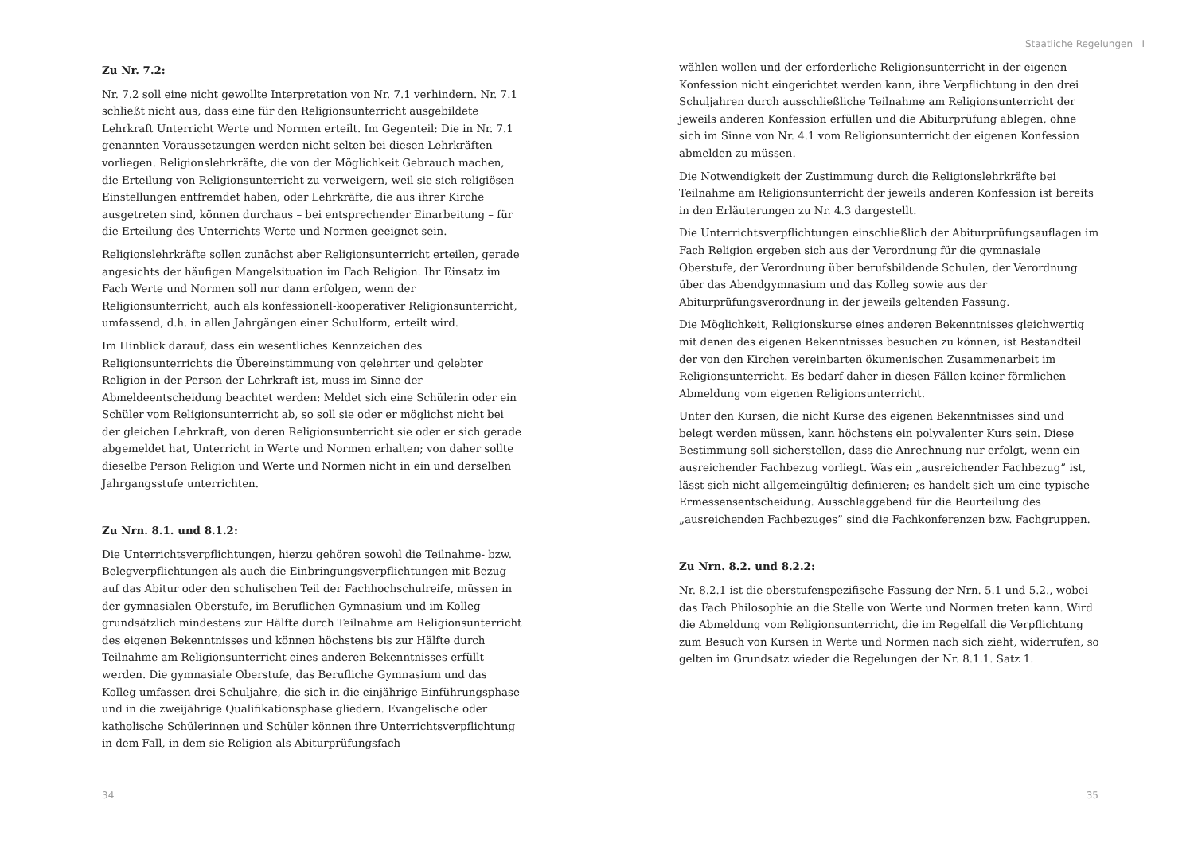Staatliche Regelungen I
Zu Nr. 7.2:
Nr. 7.2 soll eine nicht gewollte Interpretation von Nr. 7.1 verhindern. Nr. 7.1 schließt nicht aus, dass eine für den Religionsunterricht ausgebildete Lehrkraft Unterricht Werte und Normen erteilt. Im Gegenteil: Die in Nr. 7.1 genannten Voraussetzungen werden nicht selten bei diesen Lehrkräften vorliegen. Religionslehrkräfte, die von der Möglichkeit Gebrauch machen, die Erteilung von Religionsunterricht zu verweigern, weil sie sich religiösen Einstellungen entfremdet haben, oder Lehrkräfte, die aus ihrer Kirche ausgetreten sind, können durchaus – bei entsprechender Einarbeitung – für die Erteilung des Unterrichts Werte und Normen geeignet sein.
Religionslehrkräfte sollen zunächst aber Religionsunterricht erteilen, gerade angesichts der häufigen Mangelsituation im Fach Religion. Ihr Einsatz im Fach Werte und Normen soll nur dann erfolgen, wenn der Religionsunterricht, auch als konfessionell-kooperativer Religionsunterricht, umfassend, d.h. in allen Jahrgängen einer Schulform, erteilt wird.
Im Hinblick darauf, dass ein wesentliches Kennzeichen des Religionsunterrichts die Übereinstimmung von gelehrter und gelebter Religion in der Person der Lehrkraft ist, muss im Sinne der Abmeldeentscheidung beachtet werden: Meldet sich eine Schülerin oder ein Schüler vom Religionsunterricht ab, so soll sie oder er möglichst nicht bei der gleichen Lehrkraft, von deren Religionsunterricht sie oder er sich gerade abgemeldet hat, Unterricht in Werte und Normen erhalten; von daher sollte dieselbe Person Religion und Werte und Normen nicht in ein und derselben Jahrgangsstufe unterrichten.
Zu Nrn. 8.1. und 8.1.2:
Die Unterrichtsverpflichtungen, hierzu gehören sowohl die Teilnahme- bzw. Belegverpflichtungen als auch die Einbringungsverpflichtungen mit Bezug auf das Abitur oder den schulischen Teil der Fachhochschulreife, müssen in der gymnasialen Oberstufe, im Beruflichen Gymnasium und im Kolleg grundsätzlich mindestens zur Hälfte durch Teilnahme am Religionsunterricht des eigenen Bekenntnisses und können höchstens bis zur Hälfte durch Teilnahme am Religionsunterricht eines anderen Bekenntnisses erfüllt werden. Die gymnasiale Oberstufe, das Berufliche Gymnasium und das Kolleg umfassen drei Schuljahre, die sich in die einjährige Einführungsphase und in die zweijährige Qualifikationsphase gliedern. Evangelische oder katholische Schülerinnen und Schüler können ihre Unterrichtsverpflichtung in dem Fall, in dem sie Religion als Abiturprüfungsfach
wählen wollen und der erforderliche Religionsunterricht in der eigenen Konfession nicht eingerichtet werden kann, ihre Verpflichtung in den drei Schuljahren durch ausschließliche Teilnahme am Religionsunterricht der jeweils anderen Konfession erfüllen und die Abiturprüfung ablegen, ohne sich im Sinne von Nr. 4.1 vom Religionsunterricht der eigenen Konfession abmelden zu müssen.
Die Notwendigkeit der Zustimmung durch die Religionslehrkräfte bei Teilnahme am Religionsunterricht der jeweils anderen Konfession ist bereits in den Erläuterungen zu Nr. 4.3 dargestellt.
Die Unterrichtsverpflichtungen einschließlich der Abiturprüfungsauflagen im Fach Religion ergeben sich aus der Verordnung für die gymnasiale Oberstufe, der Verordnung über berufsbildende Schulen, der Verordnung über das Abendgymnasium und das Kolleg sowie aus der Abiturprüfungsverordnung in der jeweils geltenden Fassung.
Die Möglichkeit, Religionskurse eines anderen Bekenntnisses gleichwertig mit denen des eigenen Bekenntnisses besuchen zu können, ist Bestandteil der von den Kirchen vereinbarten ökumenischen Zusammenarbeit im Religionsunterricht. Es bedarf daher in diesen Fällen keiner förmlichen Abmeldung vom eigenen Religionsunterricht.
Unter den Kursen, die nicht Kurse des eigenen Bekenntnisses sind und belegt werden müssen, kann höchstens ein polyvalenter Kurs sein. Diese Bestimmung soll sicherstellen, dass die Anrechnung nur erfolgt, wenn ein ausreichender Fachbezug vorliegt. Was ein „ausreichender Fachbezug” ist, lässt sich nicht allgemeingültig definieren; es handelt sich um eine typische Ermessensentscheidung. Ausschlaggebend für die Beurteilung des „ausreichenden Fachbezuges” sind die Fachkonferenzen bzw. Fachgruppen.
Zu Nrn. 8.2. und 8.2.2:
Nr. 8.2.1 ist die oberstufenspezifische Fassung der Nrn. 5.1 und 5.2., wobei das Fach Philosophie an die Stelle von Werte und Normen treten kann. Wird die Abmeldung vom Religionsunterricht, die im Regelfall die Verpflichtung zum Besuch von Kursen in Werte und Normen nach sich zieht, widerrufen, so gelten im Grundsatz wieder die Regelungen der Nr. 8.1.1. Satz 1.
34 35